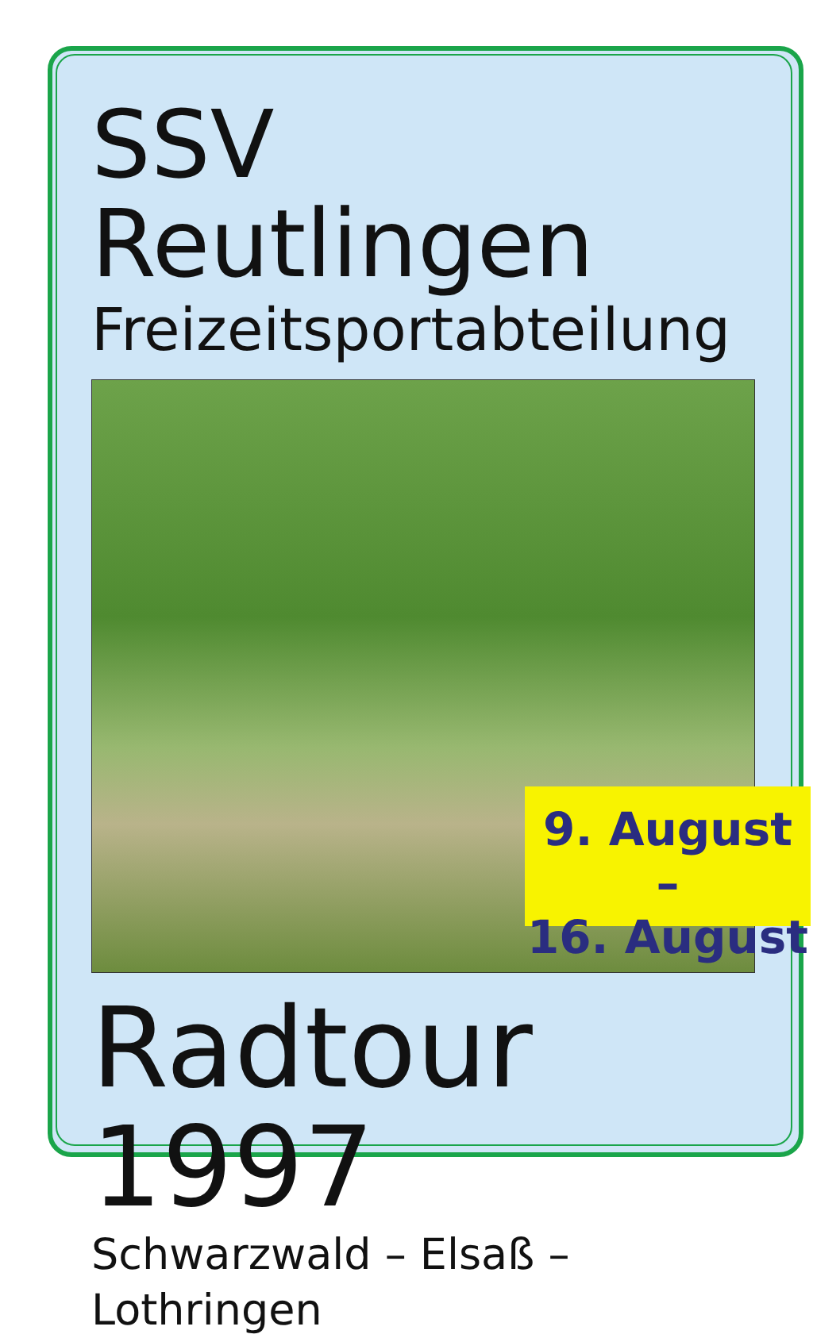SSV Reutlingen
Freizeitsportabteilung
9. August –
16. August
Radtour 1997
Schwarzwald – Elsaß – Lothringen